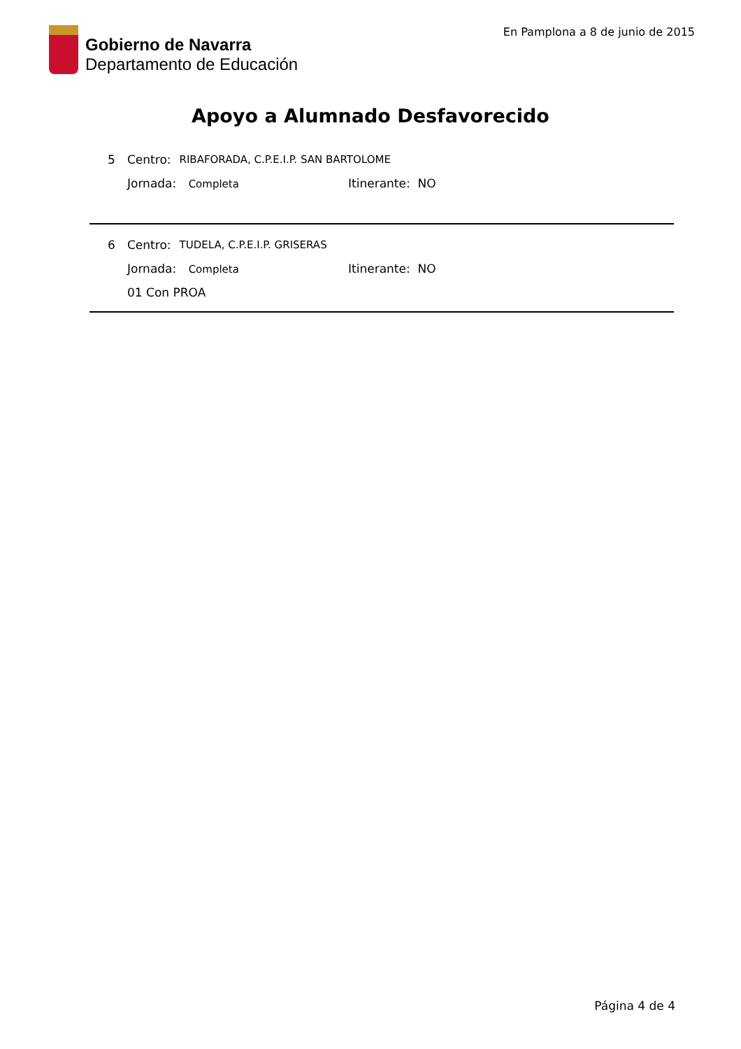Gobierno de Navarra
Departamento de Educación
En Pamplona a 8 de junio de 2015
Apoyo a Alumnado Desfavorecido
5 Centro: RIBAFORADA, C.P.E.I.P. SAN BARTOLOME
Jornada: Completa Itinerante: NO
6 Centro: TUDELA, C.P.E.I.P. GRISERAS
Jornada: Completa Itinerante: NO
01 Con PROA
Página 4 de 4